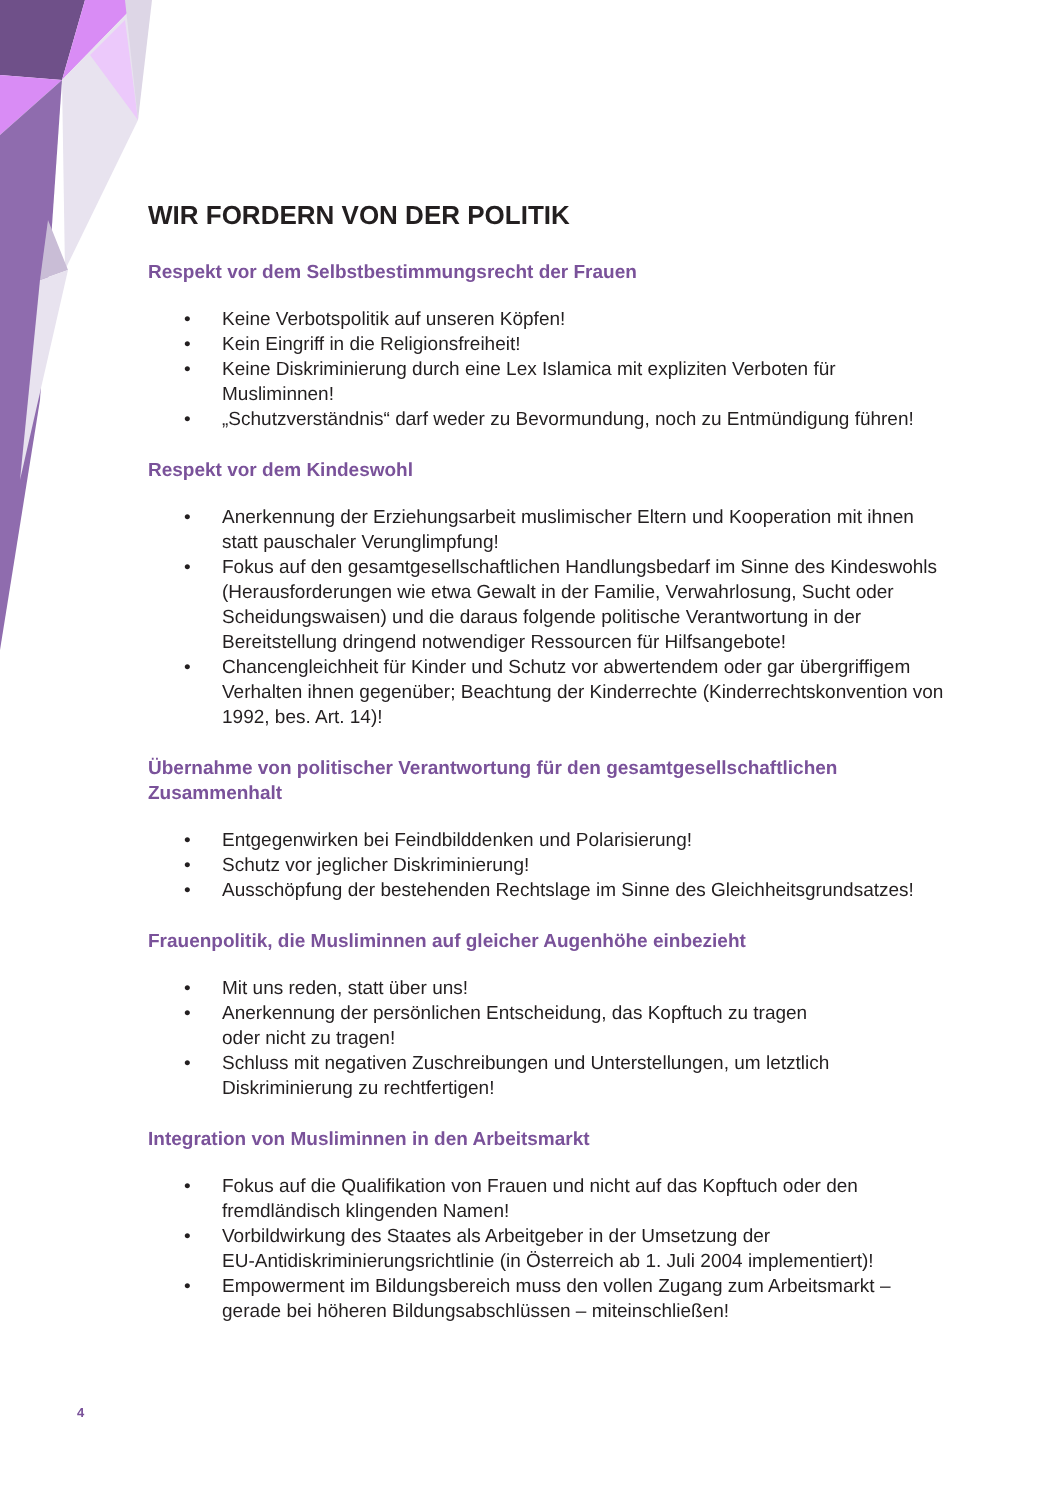WIR FORDERN VON DER POLITIK
Respekt vor dem Selbstbestimmungsrecht der Frauen
• Keine Verbotspolitik auf unseren Köpfen!
• Kein Eingriff in die Religionsfreiheit!
• Keine Diskriminierung durch eine Lex Islamica mit expliziten Verboten für Musliminnen!
• „Schutzverständnis“ darf weder zu Bevormundung, noch zu Entmündigung führen!
Respekt vor dem Kindeswohl
• Anerkennung der Erziehungsarbeit muslimischer Eltern und Kooperation mit ihnen statt pauschaler Verunglimpfung!
• Fokus auf den gesamtgesellschaftlichen Handlungsbedarf im Sinne des Kindeswohls (Herausforderungen wie etwa Gewalt in der Familie, Verwahrlosung, Sucht oder Scheidungswaisen) und die daraus folgende politische Verantwortung in der Bereitstellung dringend notwendiger Ressourcen für Hilfsangebote!
• Chancengleichheit für Kinder und Schutz vor abwertendem oder gar übergriffigem Verhalten ihnen gegenüber; Beachtung der Kinderrechte (Kinderrechtskonvention von 1992, bes. Art. 14)!
Übernahme von politischer Verantwortung für den gesamtgesellschaftlichen Zusammenhalt
• Entgegenwirken bei Feindbilddenken und Polarisierung!
• Schutz vor jeglicher Diskriminierung!
• Ausschöpfung der bestehenden Rechtslage im Sinne des Gleichheitsgrundsatzes!
Frauenpolitik, die Musliminnen auf gleicher Augenhöhe einbezieht
• Mit uns reden, statt über uns!
• Anerkennung der persönlichen Entscheidung, das Kopftuch zu tragen
oder nicht zu tragen!
• Schluss mit negativen Zuschreibungen und Unterstellungen, um letztlich
Diskriminierung zu rechtfertigen!
Integration von Musliminnen in den Arbeitsmarkt
• Fokus auf die Qualifikation von Frauen und nicht auf das Kopftuch oder den
fremdländisch klingenden Namen!
• Vorbildwirkung des Staates als Arbeitgeber in der Umsetzung der
EU-Antidiskriminierungsrichtlinie (in Österreich ab 1. Juli 2004 implementiert)!
• Empowerment im Bildungsbereich muss den vollen Zugang zum Arbeitsmarkt – gerade bei höheren Bildungsabschlüssen – miteinschließen!
4